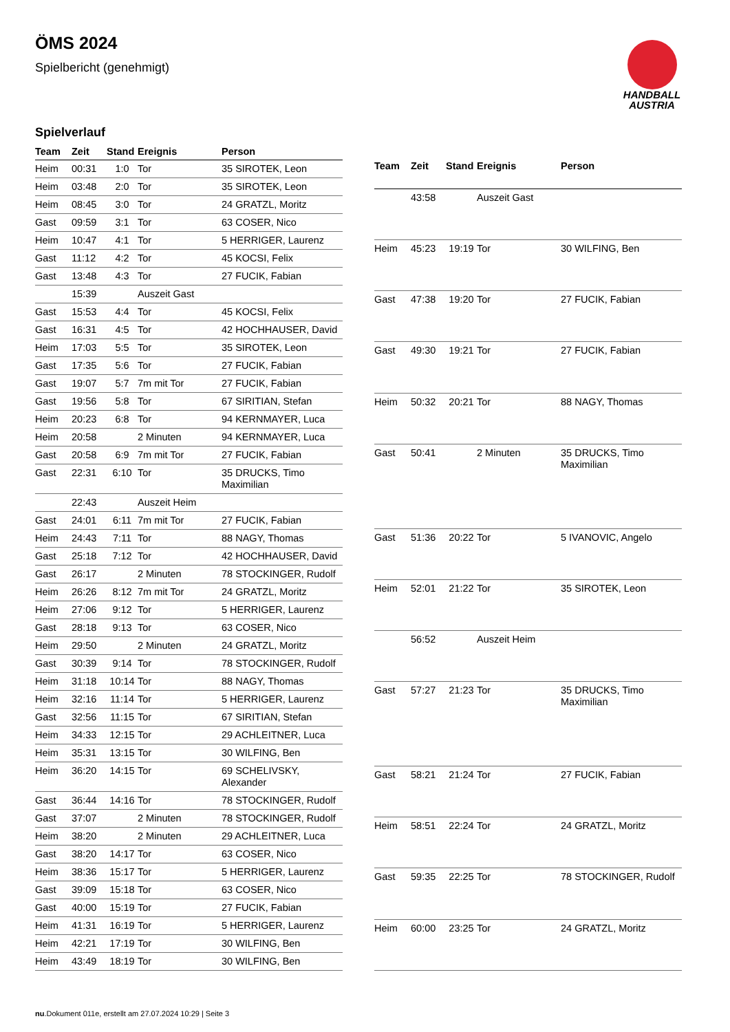ÖMS 2024
Spielbericht (genehmigt)
HANDBALL
AUSTRIA
Spielverlauf
| Team | Zeit | Stand | Ereignis | Person |
| --- | --- | --- | --- | --- |
| Heim | 00:31 | 1:0 | Tor | 35 SIROTEK, Leon |
| Heim | 03:48 | 2:0 | Tor | 35 SIROTEK, Leon |
| Heim | 08:45 | 3:0 | Tor | 24 GRATZL, Moritz |
| Gast | 09:59 | 3:1 | Tor | 63 COSER, Nico |
| Heim | 10:47 | 4:1 | Tor | 5 HERRIGER, Laurenz |
| Gast | 11:12 | 4:2 | Tor | 45 KOCSI, Felix |
| Gast | 13:48 | 4:3 | Tor | 27 FUCIK, Fabian |
| | 15:39 | | Auszeit Gast | |
| Gast | 15:53 | 4:4 | Tor | 45 KOCSI, Felix |
| Gast | 16:31 | 4:5 | Tor | 42 HOCHHAUSER, David |
| Heim | 17:03 | 5:5 | Tor | 35 SIROTEK, Leon |
| Gast | 17:35 | 5:6 | Tor | 27 FUCIK, Fabian |
| Gast | 19:07 | 5:7 | 7m mit Tor | 27 FUCIK, Fabian |
| Gast | 19:56 | 5:8 | Tor | 67 SIRITIAN, Stefan |
| Heim | 20:23 | 6:8 | Tor | 94 KERNMAYER, Luca |
| Heim | 20:58 | | 2 Minuten | 94 KERNMAYER, Luca |
| Gast | 20:58 | 6:9 | 7m mit Tor | 27 FUCIK, Fabian |
| Gast | 22:31 | 6:10 | Tor | 35 DRUCKS, Timo Maximilian |
| | 22:43 | | Auszeit Heim | |
| Gast | 24:01 | 6:11 | 7m mit Tor | 27 FUCIK, Fabian |
| Heim | 24:43 | 7:11 | Tor | 88 NAGY, Thomas |
| Gast | 25:18 | 7:12 | Tor | 42 HOCHHAUSER, David |
| Gast | 26:17 | | 2 Minuten | 78 STOCKINGER, Rudolf |
| Heim | 26:26 | 8:12 | 7m mit Tor | 24 GRATZL, Moritz |
| Heim | 27:06 | 9:12 | Tor | 5 HERRIGER, Laurenz |
| Gast | 28:18 | 9:13 | Tor | 63 COSER, Nico |
| Heim | 29:50 | | 2 Minuten | 24 GRATZL, Moritz |
| Gast | 30:39 | 9:14 | Tor | 78 STOCKINGER, Rudolf |
| Heim | 31:18 | 10:14 | Tor | 88 NAGY, Thomas |
| Heim | 32:16 | 11:14 | Tor | 5 HERRIGER, Laurenz |
| Gast | 32:56 | 11:15 | Tor | 67 SIRITIAN, Stefan |
| Heim | 34:33 | 12:15 | Tor | 29 ACHLEITNER, Luca |
| Heim | 35:31 | 13:15 | Tor | 30 WILFING, Ben |
| Heim | 36:20 | 14:15 | Tor | 69 SCHELIVSKY, Alexander |
| Gast | 36:44 | 14:16 | Tor | 78 STOCKINGER, Rudolf |
| Gast | 37:07 | | 2 Minuten | 78 STOCKINGER, Rudolf |
| Heim | 38:20 | | 2 Minuten | 29 ACHLEITNER, Luca |
| Gast | 38:20 | 14:17 | Tor | 63 COSER, Nico |
| Heim | 38:36 | 15:17 | Tor | 5 HERRIGER, Laurenz |
| Gast | 39:09 | 15:18 | Tor | 63 COSER, Nico |
| Gast | 40:00 | 15:19 | Tor | 27 FUCIK, Fabian |
| Heim | 41:31 | 16:19 | Tor | 5 HERRIGER, Laurenz |
| Heim | 42:21 | 17:19 | Tor | 30 WILFING, Ben |
| Heim | 43:49 | 18:19 | Tor | 30 WILFING, Ben |
| Team | Zeit | Stand | Ereignis | Person |
| --- | --- | --- | --- | --- |
| | 43:58 | | Auszeit Gast | |
| Heim | 45:23 | 19:19 | Tor | 30 WILFING, Ben |
| Gast | 47:38 | 19:20 | Tor | 27 FUCIK, Fabian |
| Gast | 49:30 | 19:21 | Tor | 27 FUCIK, Fabian |
| Heim | 50:32 | 20:21 | Tor | 88 NAGY, Thomas |
| Gast | 50:41 | | 2 Minuten | 35 DRUCKS, Timo Maximilian |
| Gast | 51:36 | 20:22 | Tor | 5 IVANOVIC, Angelo |
| Heim | 52:01 | 21:22 | Tor | 35 SIROTEK, Leon |
| | 56:52 | | Auszeit Heim | |
| Gast | 57:27 | 21:23 | Tor | 35 DRUCKS, Timo Maximilian |
| Gast | 58:21 | 21:24 | Tor | 27 FUCIK, Fabian |
| Heim | 58:51 | 22:24 | Tor | 24 GRATZL, Moritz |
| Gast | 59:35 | 22:25 | Tor | 78 STOCKINGER, Rudolf |
| Heim | 60:00 | 23:25 | Tor | 24 GRATZL, Moritz |
nu.Dokument 011e, erstellt am 27.07.2024 10:29 | Seite 3